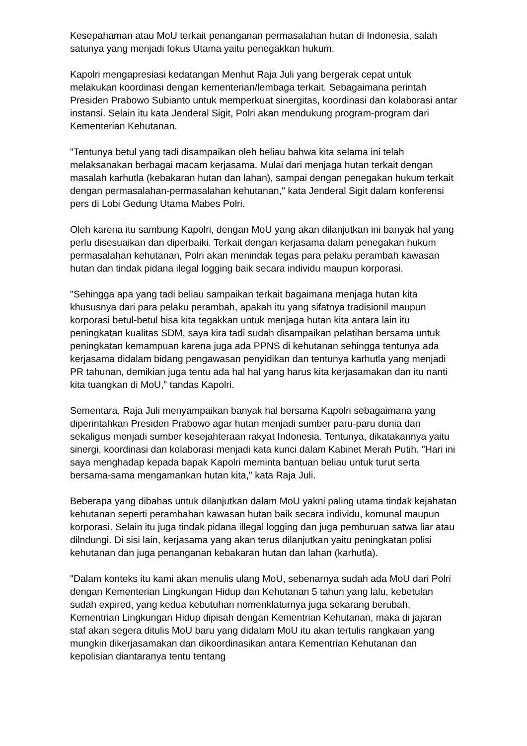Kesepahaman atau MoU terkait penanganan permasalahan hutan di Indonesia, salah satunya yang menjadi fokus Utama yaitu penegakkan hukum.
Kapolri mengapresiasi kedatangan Menhut Raja Juli yang bergerak cepat untuk melakukan koordinasi dengan kementerian/lembaga terkait. Sebagaimana perintah Presiden Prabowo Subianto untuk memperkuat sinergitas, koordinasi dan kolaborasi antar instansi. Selain itu kata Jenderal Sigit, Polri akan mendukung program-program dari Kementerian Kehutanan.
"Tentunya betul yang tadi disampaikan oleh beliau bahwa kita selama ini telah melaksanakan berbagai macam kerjasama. Mulai dari menjaga hutan terkait dengan masalah karhutla (kebakaran hutan dan lahan), sampai dengan penegakan hukum terkait dengan permasalahan-permasalahan kehutanan," kata Jenderal Sigit dalam konferensi pers di Lobi Gedung Utama Mabes Polri.
Oleh karena itu sambung Kapolri, dengan MoU yang akan dilanjutkan ini banyak hal yang perlu disesuaikan dan diperbaiki. Terkait dengan kerjasama dalam penegakan hukum permasalahan kehutanan, Polri akan menindak tegas para pelaku perambah kawasan hutan dan tindak pidana ilegal logging baik secara individu maupun korporasi.
"Sehingga apa yang tadi beliau sampaikan terkait bagaimana menjaga hutan kita khususnya dari para pelaku perambah, apakah itu yang sifatnya tradisionil maupun korporasi betul-betul bisa kita tegakkan untuk menjaga hutan kita antara lain itu peningkatan kualitas SDM, saya kira tadi sudah disampaikan pelatihan bersama untuk peningkatan kemampuan karena juga ada PPNS di kehutanan sehingga tentunya ada kerjasama didalam bidang pengawasan penyidikan dan tentunya karhutla yang menjadi PR tahunan, demikian juga tentu ada hal hal yang harus kita kerjasamakan dan itu nanti kita tuangkan di MoU,” tandas Kapolri.
Sementara, Raja Juli menyampaikan banyak hal bersama Kapolri sebagaimana yang diperintahkan Presiden Prabowo agar hutan menjadi sumber paru-paru dunia dan sekaligus menjadi sumber kesejahteraan rakyat Indonesia. Tentunya, dikatakannya yaitu sinergi, koordinasi dan kolaborasi menjadi kata kunci dalam Kabinet Merah Putih. "Hari ini saya menghadap kepada bapak Kapolri meminta bantuan beliau untuk turut serta bersama-sama mengamankan hutan kita," kata Raja Juli.
Beberapa yang dibahas untuk dilanjutkan dalam MoU yakni paling utama tindak kejahatan kehutanan seperti perambahan kawasan hutan baik secara individu, komunal maupun korporasi. Selain itu juga tindak pidana illegal logging dan juga pemburuan satwa liar atau dilndungi. Di sisi lain, kerjasama yang akan terus dilanjutkan yaitu peningkatan polisi kehutanan dan juga penanganan kebakaran hutan dan lahan (karhutla).
"Dalam konteks itu kami akan menulis ulang MoU, sebenarnya sudah ada MoU dari Polri dengan Kementerian Lingkungan Hidup dan Kehutanan 5 tahun yang lalu, kebetulan sudah expired, yang kedua kebutuhan nomenklaturnya juga sekarang berubah, Kementrian Lingkungan Hidup dipisah dengan Kementrian Kehutanan, maka di jajaran staf akan segera ditulis MoU baru yang didalam MoU itu akan tertulis rangkaian yang mungkin dikerjasamakan dan dikoordinasikan antara Kementrian Kehutanan dan kepolisian diantaranya tentu tentang